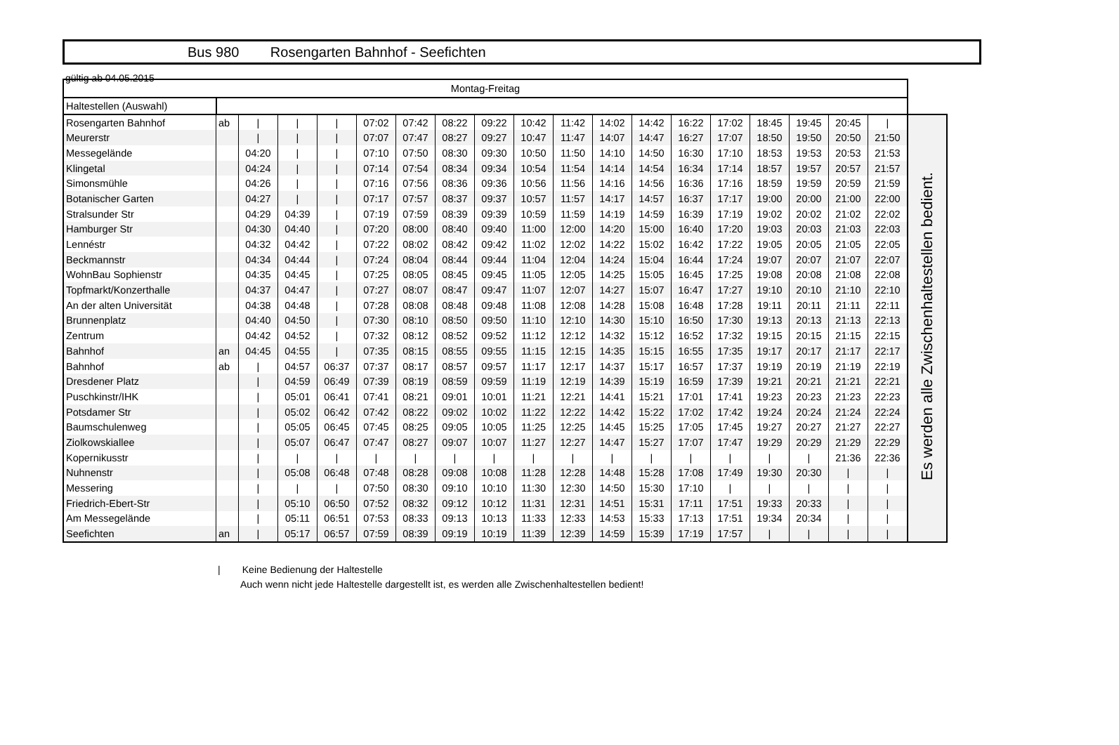gültig ab 04.05.2015
Bus 980 Rosengarten Bahnhof - Seefichten
| Montag-Freitag | | | | | | | | | | | | | | | | | | | |
| --- | --- | --- | --- | --- | --- | --- | --- | --- | --- | --- | --- | --- | --- | --- | --- | --- | --- | --- | --- |
| Haltestellen (Auswahl) | | | | | | | | | | | | | | | | | | | |
| Rosengarten Bahnhof | ab | / | / | / | 07:02 | 07:42 | 08:22 | 09:22 | 10:42 | 11:42 | 14:02 | 14:42 | 16:22 | 17:02 | 18:45 | 19:45 | 20:45 | / | Es werden alle Zwischenhaltestellen bedient. |
| Meurerstr | | / | / | / | 07:07 | 07:47 | 08:27 | 09:27 | 10:47 | 11:47 | 14:07 | 14:47 | 16:27 | 17:07 | 18:50 | 19:50 | 20:50 | 21:50 | |
| Messegelände | | 04:20 | / | / | 07:10 | 07:50 | 08:30 | 09:30 | 10:50 | 11:50 | 14:10 | 14:50 | 16:30 | 17:10 | 18:53 | 19:53 | 20:53 | 21:53 | |
| Klingetal | | 04:24 | / | / | 07:14 | 07:54 | 08:34 | 09:34 | 10:54 | 11:54 | 14:14 | 14:54 | 16:34 | 17:14 | 18:57 | 19:57 | 20:57 | 21:57 | |
| Simonsmühle | | 04:26 | / | / | 07:16 | 07:56 | 08:36 | 09:36 | 10:56 | 11:56 | 14:16 | 14:56 | 16:36 | 17:16 | 18:59 | 19:59 | 20:59 | 21:59 | |
| Botanischer Garten | | 04:27 | / | / | 07:17 | 07:57 | 08:37 | 09:37 | 10:57 | 11:57 | 14:17 | 14:57 | 16:37 | 17:17 | 19:00 | 20:00 | 21:00 | 22:00 | |
| Stralsunder Str | | 04:29 | 04:39 | / | 07:19 | 07:59 | 08:39 | 09:39 | 10:59 | 11:59 | 14:19 | 14:59 | 16:39 | 17:19 | 19:02 | 20:02 | 21:02 | 22:02 | |
| Hamburger Str | | 04:30 | 04:40 | / | 07:20 | 08:00 | 08:40 | 09:40 | 11:00 | 12:00 | 14:20 | 15:00 | 16:40 | 17:20 | 19:03 | 20:03 | 21:03 | 22:03 | |
| Lennéstr | | 04:32 | 04:42 | / | 07:22 | 08:02 | 08:42 | 09:42 | 11:02 | 12:02 | 14:22 | 15:02 | 16:42 | 17:22 | 19:05 | 20:05 | 21:05 | 22:05 | |
| Beckmannstr | | 04:34 | 04:44 | / | 07:24 | 08:04 | 08:44 | 09:44 | 11:04 | 12:04 | 14:24 | 15:04 | 16:44 | 17:24 | 19:07 | 20:07 | 21:07 | 22:07 | |
| WohnBau Sophienstr | | 04:35 | 04:45 | / | 07:25 | 08:05 | 08:45 | 09:45 | 11:05 | 12:05 | 14:25 | 15:05 | 16:45 | 17:25 | 19:08 | 20:08 | 21:08 | 22:08 | |
| Topfmarkt/Konzerthalle | | 04:37 | 04:47 | / | 07:27 | 08:07 | 08:47 | 09:47 | 11:07 | 12:07 | 14:27 | 15:07 | 16:47 | 17:27 | 19:10 | 20:10 | 21:10 | 22:10 | |
| An der alten Universität | | 04:38 | 04:48 | / | 07:28 | 08:08 | 08:48 | 09:48 | 11:08 | 12:08 | 14:28 | 15:08 | 16:48 | 17:28 | 19:11 | 20:11 | 21:11 | 22:11 | |
| Brunnenplatz | | 04:40 | 04:50 | / | 07:30 | 08:10 | 08:50 | 09:50 | 11:10 | 12:10 | 14:30 | 15:10 | 16:50 | 17:30 | 19:13 | 20:13 | 21:13 | 22:13 | |
| Zentrum | | 04:42 | 04:52 | / | 07:32 | 08:12 | 08:52 | 09:52 | 11:12 | 12:12 | 14:32 | 15:12 | 16:52 | 17:32 | 19:15 | 20:15 | 21:15 | 22:15 | |
| Bahnhof | an | 04:45 | 04:55 | / | 07:35 | 08:15 | 08:55 | 09:55 | 11:15 | 12:15 | 14:35 | 15:15 | 16:55 | 17:35 | 19:17 | 20:17 | 21:17 | 22:17 | |
| Bahnhof | ab | / | 04:57 | 06:37 | 07:37 | 08:17 | 08:57 | 09:57 | 11:17 | 12:17 | 14:37 | 15:17 | 16:57 | 17:37 | 19:19 | 20:19 | 21:19 | 22:19 | |
| Dresdener Platz | | / | 04:59 | 06:49 | 07:39 | 08:19 | 08:59 | 09:59 | 11:19 | 12:19 | 14:39 | 15:19 | 16:59 | 17:39 | 19:21 | 20:21 | 21:21 | 22:21 | |
| Puschkinstr/IHK | | / | 05:01 | 06:41 | 07:41 | 08:21 | 09:01 | 10:01 | 11:21 | 12:21 | 14:41 | 15:21 | 17:01 | 17:41 | 19:23 | 20:23 | 21:23 | 22:23 | |
| Potsdamer Str | | / | 05:02 | 06:42 | 07:42 | 08:22 | 09:02 | 10:02 | 11:22 | 12:22 | 14:42 | 15:22 | 17:02 | 17:42 | 19:24 | 20:24 | 21:24 | 22:24 | |
| Baumschulenweg | | / | 05:05 | 06:45 | 07:45 | 08:25 | 09:05 | 10:05 | 11:25 | 12:25 | 14:45 | 15:25 | 17:05 | 17:45 | 19:27 | 20:27 | 21:27 | 22:27 | |
| Ziolkowskiallee | | / | 05:07 | 06:47 | 07:47 | 08:27 | 09:07 | 10:07 | 11:27 | 12:27 | 14:47 | 15:27 | 17:07 | 17:47 | 19:29 | 20:29 | 21:29 | 22:29 | |
| Kopernikusstr | | / | / | / | / | / | / | / | / | / | / | / | / | / | / | / | 21:36 | 22:36 | |
| Nuhnenstr | | / | 05:08 | 06:48 | 07:48 | 08:28 | 09:08 | 10:08 | 11:28 | 12:28 | 14:48 | 15:28 | 17:08 | 17:49 | 19:30 | 20:30 | / | / | |
| Messering | | / | / | / | 07:50 | 08:30 | 09:10 | 10:10 | 11:30 | 12:30 | 14:50 | 15:30 | 17:10 | / | / | / | / | / | |
| Friedrich-Ebert-Str | | / | 05:10 | 06:50 | 07:52 | 08:32 | 09:12 | 10:12 | 11:31 | 12:31 | 14:51 | 15:31 | 17:11 | 17:51 | 19:33 | 20:33 | / | / | |
| Am Messegelände | | / | 05:11 | 06:51 | 07:53 | 08:33 | 09:13 | 10:13 | 11:33 | 12:33 | 14:53 | 15:33 | 17:13 | 17:51 | 19:34 | 20:34 | / | / | |
| Seefichten | an | / | 05:17 | 06:57 | 07:59 | 08:39 | 09:19 | 10:19 | 11:39 | 12:39 | 14:59 | 15:39 | 17:19 | 17:57 | / | / | / | / | |
| Keine Bedienung der Haltestelle
Auch wenn nicht jede Haltestelle dargestellt ist, es werden alle Zwischenhaltestellen bedient!